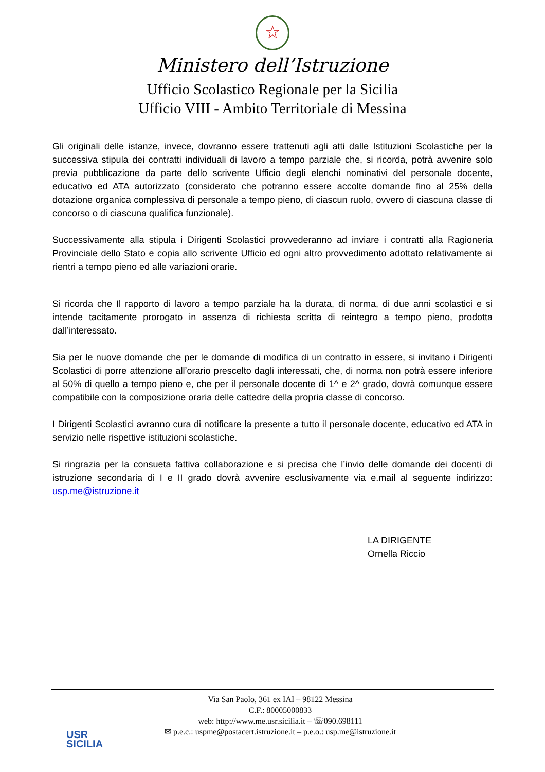☆
Ministero dell’Istruzione
Ufficio Scolastico Regionale per la Sicilia
Ufficio VIII - Ambito Territoriale di Messina
Gli originali delle istanze, invece, dovranno essere trattenuti agli atti dalle Istituzioni Scolastiche per la successiva stipula dei contratti individuali di lavoro a tempo parziale che, si ricorda, potrà avvenire solo previa pubblicazione da parte dello scrivente Ufficio degli elenchi nominativi del personale docente, educativo ed ATA autorizzato (considerato che potranno essere accolte domande fino al 25% della dotazione organica complessiva di personale a tempo pieno, di ciascun ruolo, ovvero di ciascuna classe di concorso o di ciascuna qualifica funzionale).
Successivamente alla stipula i Dirigenti Scolastici provvederanno ad inviare i contratti alla Ragioneria Provinciale dello Stato e copia allo scrivente Ufficio ed ogni altro provvedimento adottato relativamente ai rientri a tempo pieno ed alle variazioni orarie.
Si ricorda che Il rapporto di lavoro a tempo parziale ha la durata, di norma, di due anni scolastici e si intende tacitamente prorogato in assenza di richiesta scritta di reintegro a tempo pieno, prodotta dall’interessato.
Sia per le nuove domande che per le domande di modifica di un contratto in essere, si invitano i Dirigenti Scolastici di porre attenzione all’orario prescelto dagli interessati, che, di norma non potrà essere inferiore al 50% di quello a tempo pieno e, che per il personale docente di 1^ e 2^ grado, dovrà comunque essere compatibile con la composizione oraria delle cattedre della propria classe di concorso.
I Dirigenti Scolastici avranno cura di notificare la presente a tutto il personale docente, educativo ed ATA in servizio nelle rispettive istituzioni scolastiche.
Si ringrazia per la consueta fattiva collaborazione e si precisa che l’invio delle domande dei docenti di istruzione secondaria di I e II grado dovrà avvenire esclusivamente via e.mail al seguente indirizzo: usp.me@istruzione.it
LA DIRIGENTE
Ornella Riccio
USR
SICILIA
Via San Paolo, 361 ex IAI – 98122 Messina
C.F.: 80005000833
web: http://www.me.usr.sicilia.it – ☏090.698111
✉ p.e.c.: uspme@postacert.istruzione.it – p.e.o.: usp.me@istruzione.it